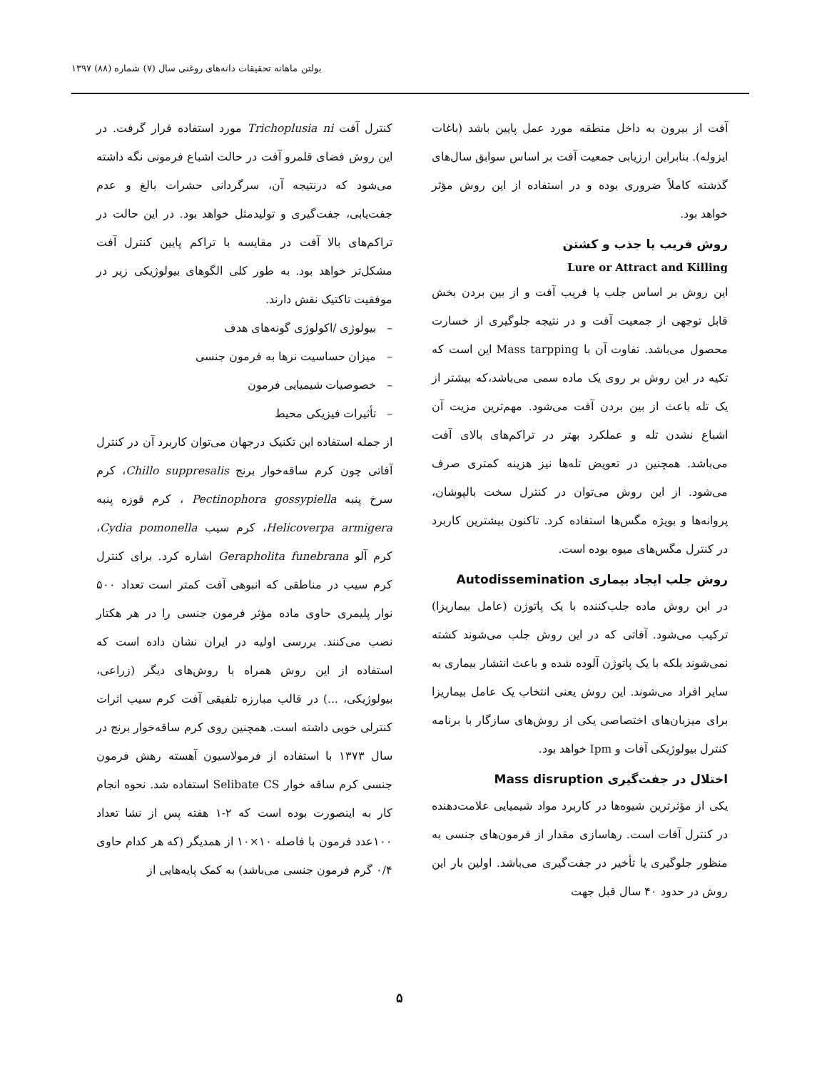بولتن ماهانه تحقیقات دانه‌های روغنی سال (۷) شماره (۸۸) ۱۳۹۷
آفت از بیرون به داخل منطقه مورد عمل پایین باشد (باغات ایزوله). بنابراین ارزیابی جمعیت آفت بر اساس سوابق سال‌های گذشته کاملاً ضروری بوده و در استفاده از این روش مؤثر خواهد بود.
روش فریب یا جذب و کشتن
Lure or Attract and Killing
این روش بر اساس جلب یا فریب آفت و از بین بردن بخش قابل توجهی از جمعیت آفت و در نتیجه جلوگیری از خسارت محصول می‌باشد. تفاوت آن با Mass tarpping این است که تکیه در این روش بر روی یک ماده سمی می‌باشد،که بیشتر از یک تله باعث از بین بردن آفت می‌شود. مهم‌ترین مزیت آن اشباع نشدن تله و عملکرد بهتر در تراکم‌های بالای آفت می‌باشد. همچنین در تعویض تله‌ها نیز هزینه کمتری صرف می‌شود. از این روش می‌توان در کنترل سخت بالپوشان، پروانه‌ها و بویژه مگس‌ها استفاده کرد. تاکنون بیشترین کاربرد در کنترل مگس‌های میوه بوده است.
روش جلب ایجاد بیماری Autodissemination
در این روش ماده جلب‌کننده با یک پاتوژن (عامل بیماریزا) ترکیب می‌شود. آفاتی که در این روش جلب می‌شوند کشته نمی‌شوند بلکه با یک پاتوژن آلوده شده و باعث انتشار بیماری به سایر افراد می‌شوند. این روش یعنی انتخاب یک عامل بیماریزا برای میزبان‌های اختصاصی یکی از روش‌های سازگار با برنامه کنترل بیولوژیکی آفات و Ipm خواهد بود.
اختلال در جفت‌گیری Mass disruption
یکی از مؤثرترین شیوه‌ها در کاربرد مواد شیمیایی علامت‌دهنده در کنترل آفات است. رهاسازی مقدار از فرمون‌های جنسی به منظور جلوگیری یا تأخیر در جفت‌گیری می‌باشد. اولین بار این روش در حدود ۴۰ سال قبل جهت
کنترل آفت Trichoplusia ni مورد استفاده قرار گرفت. در این روش فضای قلمرو آفت در حالت اشباع فرمونی نگه داشته می‌شود که درنتیجه آن، سرگردانی حشرات بالغ و عدم جفت‌یابی، جفت‌گیری و تولیدمثل خواهد بود. در این حالت در تراکم‌های بالا آفت در مقایسه با تراکم پایین کنترل آفت مشکل‌تر خواهد بود. به طور کلی الگوهای بیولوژیکی زیر در موفقیت تاکتیک نقش دارند.
– بیولوژی /اکولوژی گونه‌های هدف
– میزان حساسیت نرها به فرمون جنسی
– خصوصیات شیمیایی فرمون
– تأثیرات فیزیکی محیط
از جمله استفاده این تکنیک درجهان می‌توان کاربرد آن در کنترل آفاتی چون کرم ساقه‌خوار برنج Chillo suppresalis، کرم سرخ پنبه Pectinophora gossypiella ، کرم قوزه پنبه Helicoverpa armigera، کرم سیب Cydia pomonella، کرم آلو Gerapholita funebrana اشاره کرد. برای کنترل کرم سیب در مناطقی که انبوهی آفت کمتر است تعداد ۵۰۰ نوار پلیمری حاوی ماده مؤثر فرمون جنسی را در هر هکتار نصب می‌کنند. بررسی اولیه در ایران نشان داده است که استفاده از این روش همراه با روش‌های دیگر (زراعی، بیولوژیکی، ...) در قالب مبارزه تلفیقی آفت کرم سیب اثرات کنترلی خوبی داشته است. همچنین روی کرم ساقه‌خوار برنج در سال ۱۳۷۳ با استفاده از فرمولاسیون آهسته رهش فرمون جنسی کرم ساقه خوار Selibate CS استفاده شد. نحوه انجام کار به اینصورت بوده است که ۲-۱ هفته پس از نشا تعداد ۱۰۰عدد فرمون با فاصله ۱۰×۱۰ از همدیگر (که هر کدام حاوی ۰/۴ گرم فرمون جنسی می‌باشد) به کمک پایه‌هایی از
۵